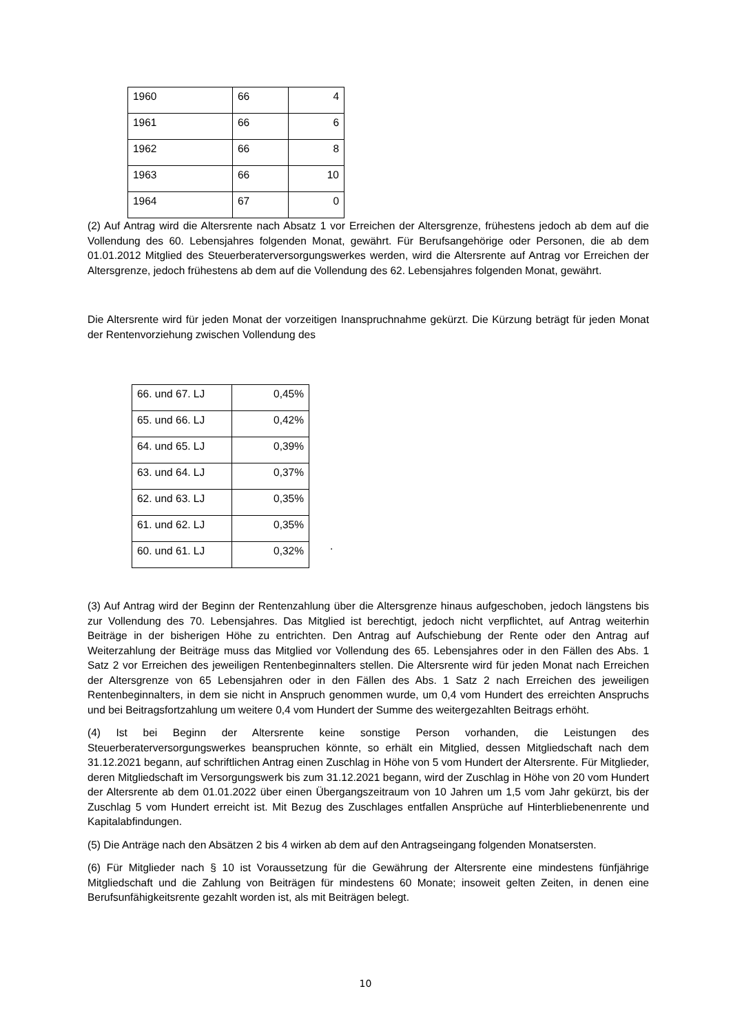| 1960 | 66 | 4 |
| 1961 | 66 | 6 |
| 1962 | 66 | 8 |
| 1963 | 66 | 10 |
| 1964 | 67 | 0 |
(2) Auf Antrag wird die Altersrente nach Absatz 1 vor Erreichen der Altersgrenze, frühestens jedoch ab dem auf die Vollendung des 60. Lebensjahres folgenden Monat, gewährt. Für Berufsangehörige oder Personen, die ab dem 01.01.2012 Mitglied des Steuerberaterversorgungswerkes werden, wird die Altersrente auf Antrag vor Erreichen der Altersgrenze, jedoch frühestens ab dem auf die Vollendung des 62. Lebensjahres folgenden Monat, gewährt.
Die Altersrente wird für jeden Monat der vorzeitigen Inanspruchnahme gekürzt. Die Kürzung beträgt für jeden Monat der Rentenvorziehung zwischen Vollendung des
| 66. und 67. LJ | 0,45% |
| 65. und 66. LJ | 0,42% |
| 64. und 65. LJ | 0,39% |
| 63. und 64. LJ | 0,37% |
| 62. und 63. LJ | 0,35% |
| 61. und 62. LJ | 0,35% |
| 60. und 61. LJ | 0,32% |
.
(3) Auf Antrag wird der Beginn der Rentenzahlung über die Altersgrenze hinaus aufgeschoben, jedoch längstens bis zur Vollendung des 70. Lebensjahres. Das Mitglied ist berechtigt, jedoch nicht verpflichtet, auf Antrag weiterhin Beiträge in der bisherigen Höhe zu entrichten. Den Antrag auf Aufschiebung der Rente oder den Antrag auf Weiterzahlung der Beiträge muss das Mitglied vor Vollendung des 65. Lebensjahres oder in den Fällen des Abs. 1 Satz 2 vor Erreichen des jeweiligen Rentenbeginnalters stellen. Die Altersrente wird für jeden Monat nach Erreichen der Altersgrenze von 65 Lebensjahren oder in den Fällen des Abs. 1 Satz 2 nach Erreichen des jeweiligen Rentenbeginnalters, in dem sie nicht in Anspruch genommen wurde, um 0,4 vom Hundert des erreichten Anspruchs und bei Beitragsfortzahlung um weitere 0,4 vom Hundert der Summe des weitergezahlten Beitrags erhöht.
(4) Ist bei Beginn der Altersrente keine sonstige Person vorhanden, die Leistungen des Steuerberaterversorgungswerkes beanspruchen könnte, so erhält ein Mitglied, dessen Mitgliedschaft nach dem 31.12.2021 begann, auf schriftlichen Antrag einen Zuschlag in Höhe von 5 vom Hundert der Altersrente. Für Mitglieder, deren Mitgliedschaft im Versorgungswerk bis zum 31.12.2021 begann, wird der Zuschlag in Höhe von 20 vom Hundert der Altersrente ab dem 01.01.2022 über einen Übergangszeitraum von 10 Jahren um 1,5 vom Jahr gekürzt, bis der Zuschlag 5 vom Hundert erreicht ist. Mit Bezug des Zuschlages entfallen Ansprüche auf Hinterbliebenenrente und Kapitalabfindungen.
(5) Die Anträge nach den Absätzen 2 bis 4 wirken ab dem auf den Antragseingang folgenden Monatsersten.
(6) Für Mitglieder nach § 10 ist Voraussetzung für die Gewährung der Altersrente eine mindestens fünfjährige Mitgliedschaft und die Zahlung von Beiträgen für mindestens 60 Monate; insoweit gelten Zeiten, in denen eine Berufsunfähigkeitsrente gezahlt worden ist, als mit Beiträgen belegt.
10